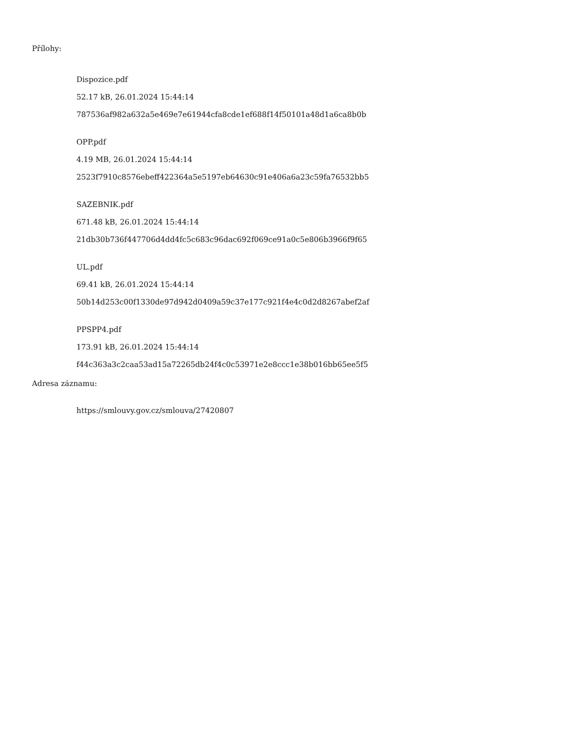Přílohy:
Dispozice.pdf
52.17 kB, 26.01.2024 15:44:14
787536af982a632a5e469e7e61944cfa8cde1ef688f14f50101a48d1a6ca8b0b
OPP.pdf
4.19 MB, 26.01.2024 15:44:14
2523f7910c8576ebeff422364a5e5197eb64630c91e406a6a23c59fa76532bb5
SAZEBNIK.pdf
671.48 kB, 26.01.2024 15:44:14
21db30b736f447706d4dd4fc5c683c96dac692f069ce91a0c5e806b3966f9f65
UL.pdf
69.41 kB, 26.01.2024 15:44:14
50b14d253c00f1330de97d942d0409a59c37e177c921f4e4c0d2d8267abef2af
PPSPP4.pdf
173.91 kB, 26.01.2024 15:44:14
f44c363a3c2caa53ad15a72265db24f4c0c53971e2e8ccc1e38b016bb65ee5f5
Adresa záznamu:
https://smlouvy.gov.cz/smlouva/27420807